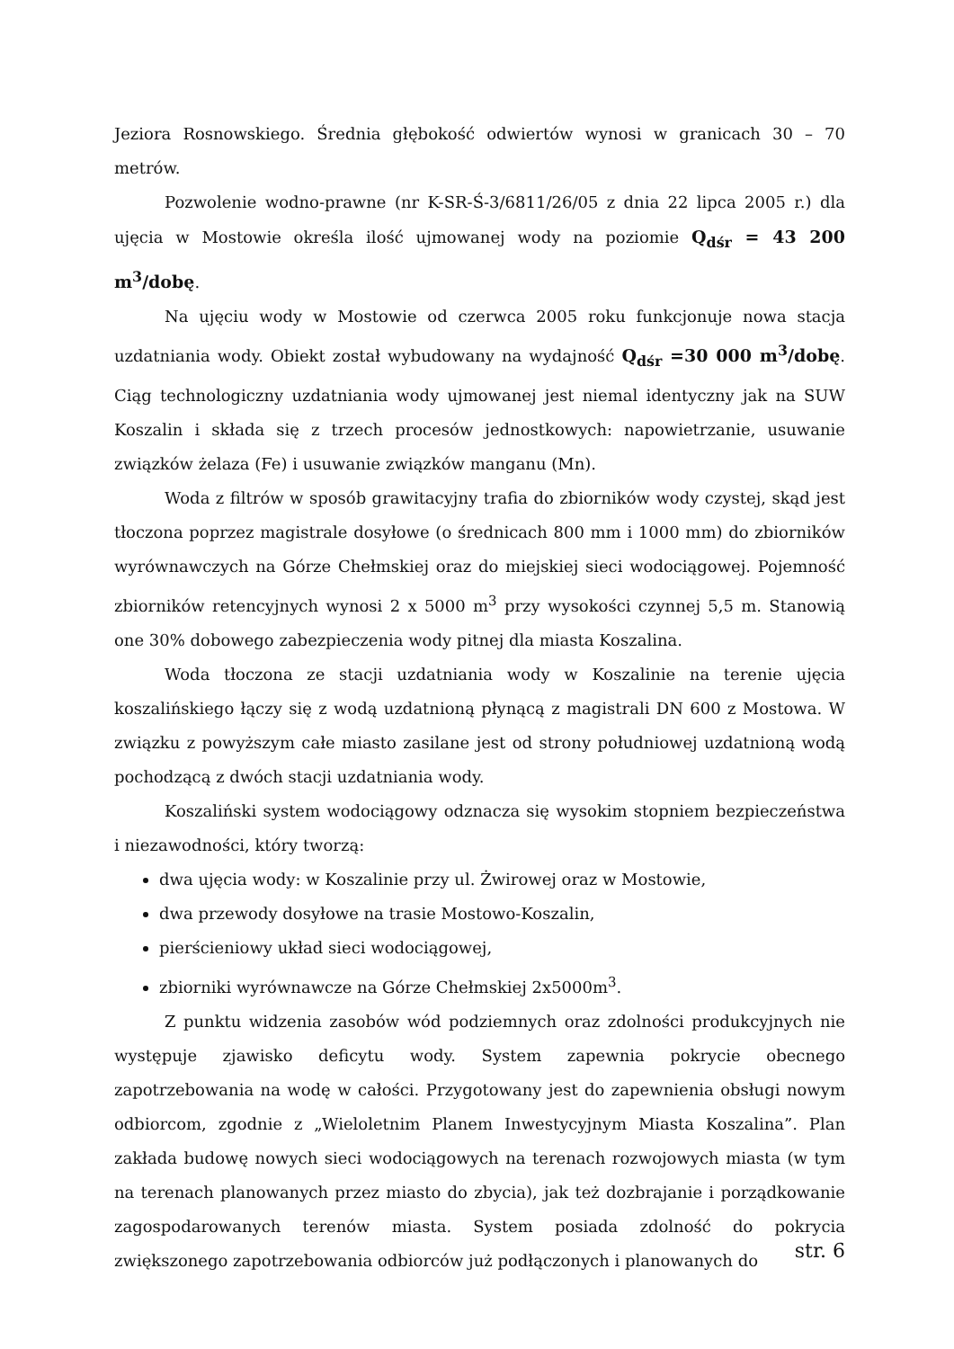Jeziora Rosnowskiego. Średnia głębokość odwiertów wynosi w granicach 30 – 70 metrów.
Pozwolenie wodno-prawne (nr K-SR-Ś-3/6811/26/05 z dnia 22 lipca 2005 r.) dla ujęcia w Mostowie określa ilość ujmowanej wody na poziomie Q<sub>dśr</sub> = 43 200 m<sup>3</sup>/dobę.
Na ujęciu wody w Mostowie od czerwca 2005 roku funkcjonuje nowa stacja uzdatniania wody. Obiekt został wybudowany na wydajność Q<sub>dśr</sub> =30 000 m<sup>3</sup>/dobę. Ciąg technologiczny uzdatniania wody ujmowanej jest niemal identyczny jak na SUW Koszalin i składa się z trzech procesów jednostkowych: napowietrzanie, usuwanie związków żelaza (Fe) i usuwanie związków manganu (Mn).
Woda z filtrów w sposób grawitacyjny trafia do zbiorników wody czystej, skąd jest tłoczona poprzez magistrale dosyłowe (o średnicach 800 mm i 1000 mm) do zbiorników wyrównawczych na Górze Chełmskiej oraz do miejskiej sieci wodociągowej. Pojemność zbiorników retencyjnych wynosi 2 x 5000 m<sup>3</sup> przy wysokości czynnej 5,5 m. Stanowią one 30% dobowego zabezpieczenia wody pitnej dla miasta Koszalina.
Woda tłoczona ze stacji uzdatniania wody w Koszalinie na terenie ujęcia koszalińskiego łączy się z wodą uzdatnioną płynącą z magistrali DN 600 z Mostowa. W związku z powyższym całe miasto zasilane jest od strony południowej uzdatnioną wodą pochodzącą z dwóch stacji uzdatniania wody.
Koszaliński system wodociągowy odznacza się wysokim stopniem bezpieczeństwa i niezawodności, który tworzą:
dwa ujęcia wody: w Koszalinie przy ul. Żwirowej oraz w Mostowie,
dwa przewody dosyłowe na trasie Mostowo-Koszalin,
pierścieniowy układ sieci wodociągowej,
zbiorniki wyrównawcze na Górze Chełmskiej 2x5000m<sup>3</sup>.
Z punktu widzenia zasobów wód podziemnych oraz zdolności produkcyjnych nie występuje zjawisko deficytu wody. System zapewnia pokrycie obecnego zapotrzebowania na wodę w całości. Przygotowany jest do zapewnienia obsługi nowym odbiorcom, zgodnie z „Wieloletnim Planem Inwestycyjnym Miasta Koszalina”. Plan zakłada budowę nowych sieci wodociągowych na terenach rozwojowych miasta (w tym na terenach planowanych przez miasto do zbycia), jak też dozbrajanie i porządkowanie zagospodarowanych terenów miasta. System posiada zdolność do pokrycia zwiększonego zapotrzebowania odbiorców już podłączonych i planowanych do
str. 6